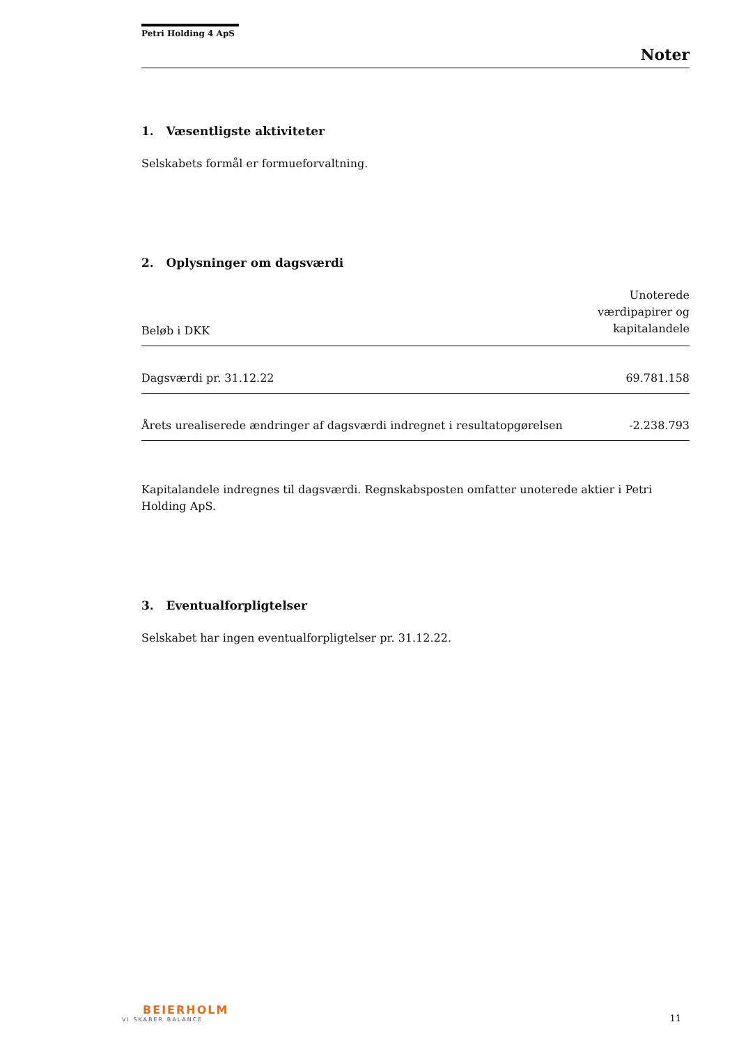Petri Holding 4 ApS
Noter
1. Væsentligste aktiviteter
Selskabets formål er formueforvaltning.
2. Oplysninger om dagsværdi
| Beløb i DKK | Unoterede værdipapirer og kapitalandele |
| --- | --- |
| Dagsværdi pr. 31.12.22 | 69.781.158 |
| Årets urealiserede ændringer af dagsværdi indregnet i resultatopgørelsen | -2.238.793 |
Kapitalandele indregnes til dagsværdi. Regnskabsposten omfatter unoterede aktier i Petri Holding ApS.
3. Eventualforpligtelser
Selskabet har ingen eventualforpligtelser pr. 31.12.22.
BEIERHOLM
VI SKABER BALANCE
11